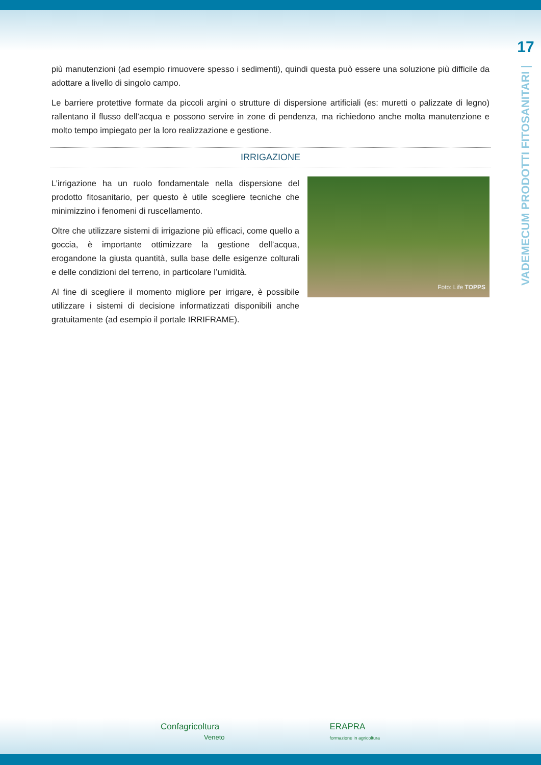17
VADEMECUM PRODOTTI FITOSANITARI |
più manutenzioni (ad esempio rimuovere spesso i sedimenti), quindi questa può essere una soluzione più difficile da adottare a livello di singolo campo.
Le barriere protettive formate da piccoli argini o strutture di dispersione artificiali (es: muretti o palizzate di legno) rallentano il flusso dell’acqua e possono servire in zone di pendenza, ma richiedono anche molta manutenzione e molto tempo impiegato per la loro realizzazione e gestione.
IRRIGAZIONE
Foto: Life TOPPS
L’irrigazione ha un ruolo fondamentale nella dispersione del prodotto fitosanitario, per questo è utile scegliere tecniche che minimizzino i fenomeni di ruscellamento.
Oltre che utilizzare sistemi di irrigazione più efficaci, come quello a goccia, è importante ottimizzare la gestione dell’acqua, erogandone la giusta quantità, sulla base delle esigenze colturali e delle condizioni del terreno, in particolare l’umidità.
Al fine di scegliere il momento migliore per irrigare, è possibile utilizzare i sistemi di decisione informatizzati disponibili anche gratuitamente (ad esempio il portale IRRIFRAME).
Confagricoltura
Veneto
ERAPRA
formazione in agricoltura